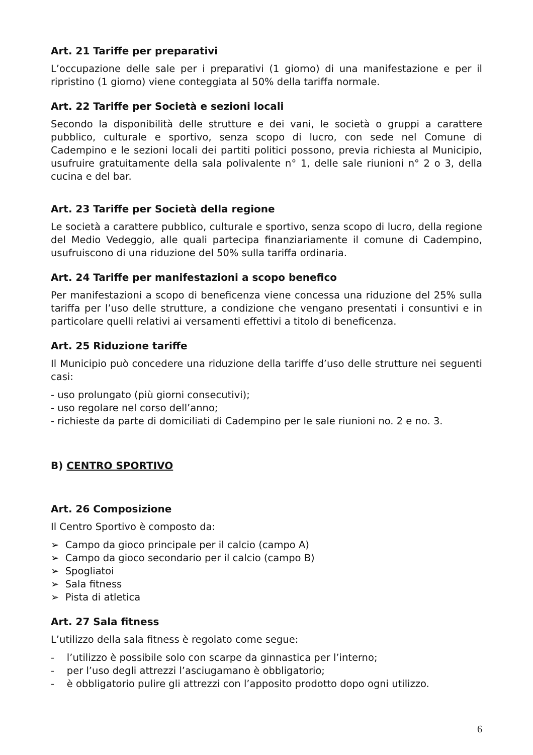Art. 21 Tariffe per preparativi
L’occupazione delle sale per i preparativi (1 giorno) di una manifestazione e per il ripristino (1 giorno) viene conteggiata al 50% della tariffa normale.
Art. 22 Tariffe per Società e sezioni locali
Secondo la disponibilità delle strutture e dei vani, le società o gruppi a carattere pubblico, culturale e sportivo, senza scopo di lucro, con sede nel Comune di Cadempino e le sezioni locali dei partiti politici possono, previa richiesta al Municipio, usufruire gratuitamente della sala polivalente n° 1, delle sale riunioni n° 2 o 3, della cucina e del bar.
Art. 23 Tariffe per Società della regione
Le società a carattere pubblico, culturale e sportivo, senza scopo di lucro, della regione del Medio Vedeggio, alle quali partecipa finanziariamente il comune di Cadempino, usufruiscono di una riduzione del 50% sulla tariffa ordinaria.
Art. 24 Tariffe per manifestazioni a scopo benefico
Per manifestazioni a scopo di beneficenza viene concessa una riduzione del 25% sulla tariffa per l’uso delle strutture, a condizione che vengano presentati i consuntivi e in particolare quelli relativi ai versamenti effettivi a titolo di beneficenza.
Art. 25 Riduzione tariffe
Il Municipio può concedere una riduzione della tariffe d’uso delle strutture nei seguenti casi:
- uso prolungato (più giorni consecutivi);
- uso regolare nel corso dell’anno;
- richieste da parte di domiciliati di Cadempino per le sale riunioni no. 2 e no. 3.
B) CENTRO SPORTIVO
Art. 26 Composizione
Il Centro Sportivo è composto da:
➢ Campo da gioco principale per il calcio (campo A)
➢ Campo da gioco secondario per il calcio (campo B)
➢ Spogliatoi
➢ Sala fitness
➢ Pista di atletica
Art. 27 Sala fitness
L’utilizzo della sala fitness è regolato come segue:
- l’utilizzo è possibile solo con scarpe da ginnastica per l’interno;
- per l’uso degli attrezzi l’asciugamano è obbligatorio;
- è obbligatorio pulire gli attrezzi con l’apposito prodotto dopo ogni utilizzo.
6